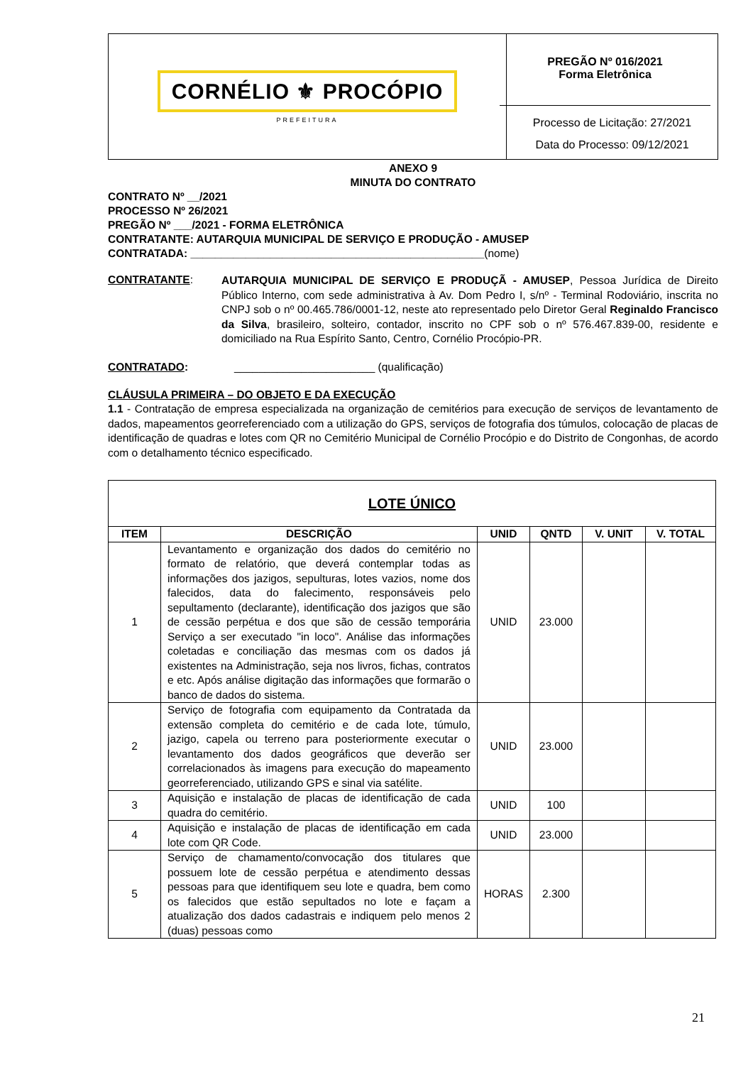CORNÉLIO ⚜ PROCÓPIO
PREFEITURA
PREGÃO Nº 016/2021
Forma Eletrônica
Processo de Licitação: 27/2021
Data do Processo: 09/12/2021
ANEXO 9
MINUTA DO CONTRATO
CONTRATO Nº __/2021
PROCESSO Nº 26/2021
PREGÃO Nº ___/2021 - FORMA ELETRÔNICA
CONTRATANTE: AUTARQUIA MUNICIPAL DE SERVIÇO E PRODUÇÃO - AMUSEP
CONTRATADA: ________________________________________________(nome)
CONTRATANTE:
AUTARQUIA MUNICIPAL DE SERVIÇO E PRODUÇÃ - AMUSEP, Pessoa Jurídica de Direito Público Interno, com sede administrativa à Av. Dom Pedro I, s/nº - Terminal Rodoviário, inscrita no CNPJ sob o nº 00.465.786/0001-12, neste ato representado pelo Diretor Geral Reginaldo Francisco da Silva, brasileiro, solteiro, contador, inscrito no CPF sob o nº 576.467.839-00, residente e domiciliado na Rua Espírito Santo, Centro, Cornélio Procópio-PR.
CONTRATADO: _______________________ (qualificação)
CLÁUSULA PRIMEIRA – DO OBJETO E DA EXECUÇÃO
1.1 - Contratação de empresa especializada na organização de cemitérios para execução de serviços de levantamento de dados, mapeamentos georreferenciado com a utilização do GPS, serviços de fotografia dos túmulos, colocação de placas de identificação de quadras e lotes com QR no Cemitério Municipal de Cornélio Procópio e do Distrito de Congonhas, de acordo com o detalhamento técnico especificado.
| LOTE ÚNICO | | | | | |
| --- | --- | --- | --- | --- | --- |
| ITEM | DESCRIÇÃO | UNID | QNTD | V. UNIT | V. TOTAL |
| 1 | Levantamento e organização dos dados do cemitério no formato de relatório, que deverá contemplar todas as informações dos jazigos, sepulturas, lotes vazios, nome dos falecidos, data do falecimento, responsáveis pelo sepultamento (declarante), identificação dos jazigos que são de cessão perpétua e dos que são de cessão temporária Serviço a ser executado "in loco". Análise das informações coletadas e conciliação das mesmas com os dados já existentes na Administração, seja nos livros, fichas, contratos e etc. Após análise digitação das informações que formarão o banco de dados do sistema. | UNID | 23.000 | | |
| 2 | Serviço de fotografia com equipamento da Contratada da extensão completa do cemitério e de cada lote, túmulo, jazigo, capela ou terreno para posteriormente executar o levantamento dos dados geográficos que deverão ser correlacionados às imagens para execução do mapeamento georreferenciado, utilizando GPS e sinal via satélite. | UNID | 23.000 | | |
| 3 | Aquisição e instalação de placas de identificação de cada quadra do cemitério. | UNID | 100 | | |
| 4 | Aquisição e instalação de placas de identificação em cada lote com QR Code. | UNID | 23.000 | | |
| 5 | Serviço de chamamento/convocação dos titulares que possuem lote de cessão perpétua e atendimento dessas pessoas para que identifiquem seu lote e quadra, bem como os falecidos que estão sepultados no lote e façam a atualização dos dados cadastrais e indiquem pelo menos 2 (duas) pessoas como | HORAS | 2.300 | | |
21